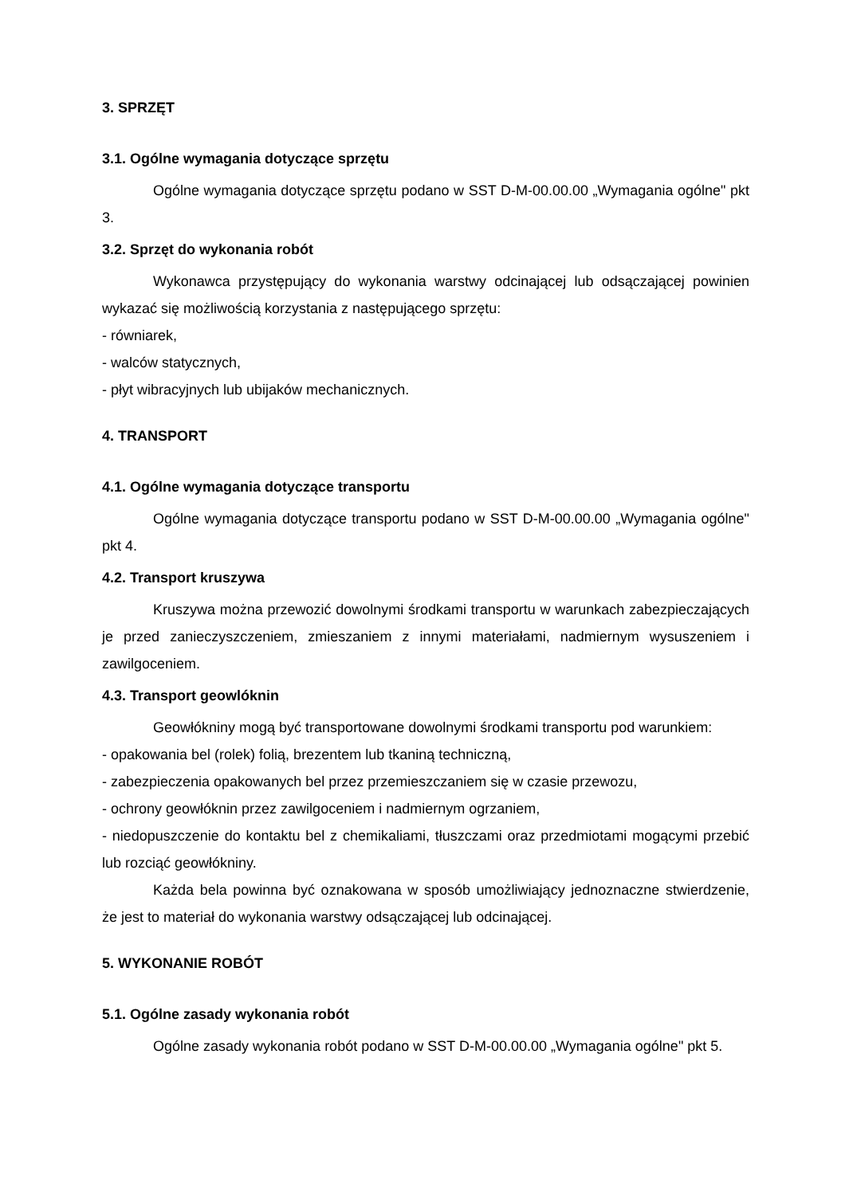3. SPRZĘT
3.1. Ogólne wymagania dotyczące sprzętu
Ogólne wymagania dotyczące sprzętu podano w SST D-M-00.00.00 „Wymagania ogólne" pkt 3.
3.2. Sprzęt do wykonania robót
Wykonawca przystępujący do wykonania warstwy odcinającej lub odsączającej powinien wykazać się możliwością korzystania z następującego sprzętu:
- równiarek,
- walców statycznych,
- płyt wibracyjnych lub ubijaków mechanicznych.
4. TRANSPORT
4.1. Ogólne wymagania dotyczące transportu
Ogólne wymagania dotyczące transportu podano w SST D-M-00.00.00 „Wymagania ogólne" pkt 4.
4.2. Transport kruszywa
Kruszywa można przewozić dowolnymi środkami transportu w warunkach zabezpieczających je przed zanieczyszczeniem, zmieszaniem z innymi materiałami, nadmiernym wysuszeniem i zawilgoceniem.
4.3. Transport geowlóknin
Geowłókniny mogą być transportowane dowolnymi środkami transportu pod warunkiem:
- opakowania bel (rolek) folią, brezentem lub tkaniną techniczną,
- zabezpieczenia opakowanych bel przez przemieszczaniem się w czasie przewozu,
- ochrony geowłóknin przez zawilgoceniem i nadmiernym ogrzaniem,
- niedopuszczenie do kontaktu bel z chemikaliami, tłuszczami oraz przedmiotami mogącymi przebić lub rozciąć geowłókniny.
Każda bela powinna być oznakowana w sposób umożliwiający jednoznaczne stwierdzenie, że jest to materiał do wykonania warstwy odsączającej lub odcinającej.
5. WYKONANIE ROBÓT
5.1. Ogólne zasady wykonania robót
Ogólne zasady wykonania robót podano w SST D-M-00.00.00 „Wymagania ogólne" pkt 5.